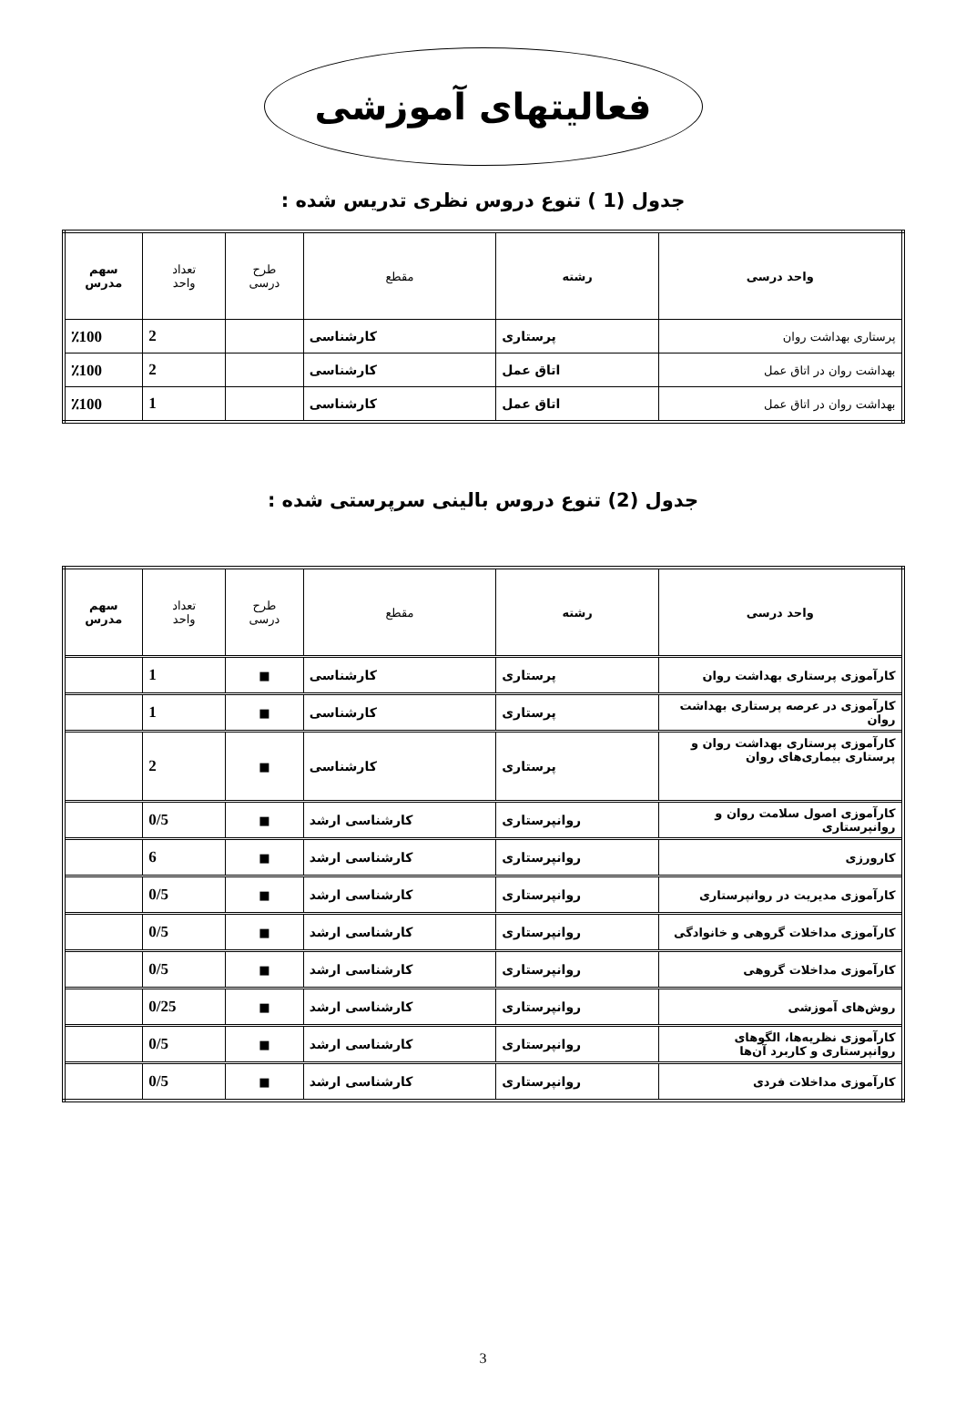فعالیتهای آموزشی
جدول (1 ) تنوع دروس نظری تدریس شده :
| واحد درسی | رشته | مقطع | طرح درسی | تعداد واحد | سهم مدرس |
| --- | --- | --- | --- | --- | --- |
| پرستاری بهداشت روان | پرستاری | کارشناسی | | 2 | ٪100 |
| بهداشت روان در اتاق عمل | اتاق عمل | کارشناسی | | 2 | ٪100 |
| بهداشت روان در اتاق عمل | اتاق عمل | کارشناسی | | 1 | ٪100 |
جدول (2) تنوع دروس بالینی سرپرستی شده :
| واحد درسی | رشته | مقطع | طرح درسی | تعداد واحد | سهم مدرس |
| --- | --- | --- | --- | --- | --- |
| کارآموزی پرستاری بهداشت روان | پرستاری | کارشناسی | ■ | 1 | |
| کارآموزی در عرصه پرستاری بهداشت روان | پرستاری | کارشناسی | ■ | 1 | |
| کارآموزی پرستاری بهداشت روان و پرستاری بیماری‌های روان | پرستاری | کارشناسی | ■ | 2 | |
| کارآموزی اصول سلامت روان و روانپرستاری | روانپرستاری | کارشناسی ارشد | ■ | 0/5 | |
| کارورزی | روانپرستاری | کارشناسی ارشد | ■ | 6 | |
| کارآموزی مدیریت در روانپرستاری | روانپرستاری | کارشناسی ارشد | ■ | 0/5 | |
| کارآموزی مداخلات گروهی و خانوادگی | روانپرستاری | کارشناسی ارشد | ■ | 0/5 | |
| کارآموزی مداخلات گروهی | روانپرستاری | کارشناسی ارشد | ■ | 0/5 | |
| روش‌های آموزشی | روانپرستاری | کارشناسی ارشد | ■ | 0/25 | |
| کارآموزی نظریه‌ها، الگوهای روانپرستاری و کاربرد آن‌ها | روانپرستاری | کارشناسی ارشد | ■ | 0/5 | |
| کارآموزی مداخلات فردی | روانپرستاری | کارشناسی ارشد | ■ | 0/5 | |
3